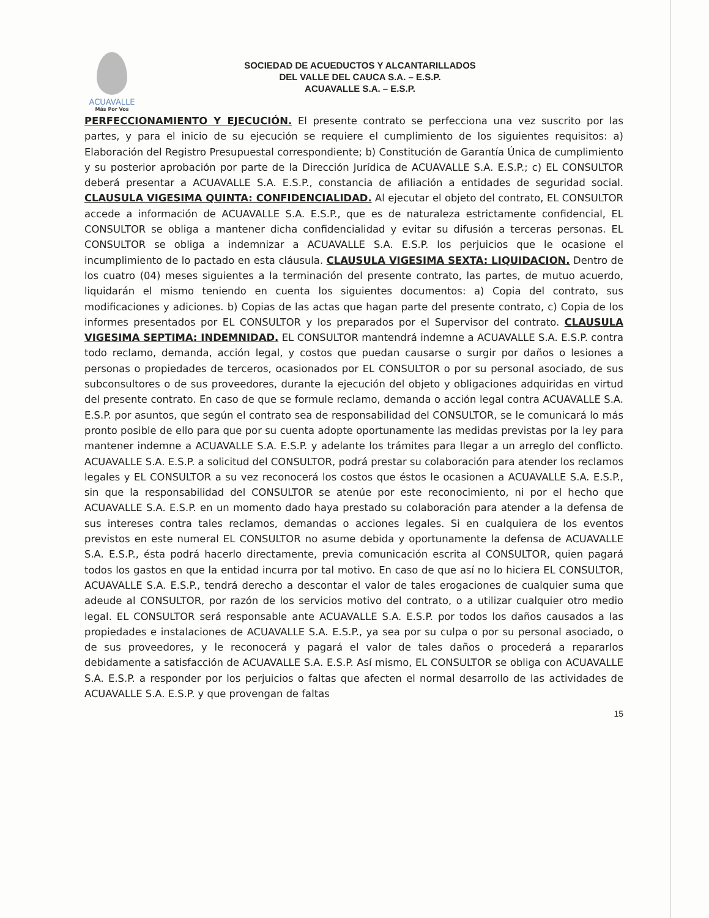ACUAVALLE
Más Por Vos
SOCIEDAD DE ACUEDUCTOS Y ALCANTARILLADOS
DEL VALLE DEL CAUCA S.A. – E.S.P.
ACUAVALLE S.A. – E.S.P.
PERFECCIONAMIENTO Y EJECUCIÓN. El presente contrato se perfecciona una vez suscrito por las partes, y para el inicio de su ejecución se requiere el cumplimiento de los siguientes requisitos: a) Elaboración del Registro Presupuestal correspondiente; b) Constitución de Garantía Única de cumplimiento y su posterior aprobación por parte de la Dirección Jurídica de ACUAVALLE S.A. E.S.P.; c) EL CONSULTOR deberá presentar a ACUAVALLE S.A. E.S.P., constancia de afiliación a entidades de seguridad social. CLAUSULA VIGESIMA QUINTA: CONFIDENCIALIDAD. Al ejecutar el objeto del contrato, EL CONSULTOR accede a información de ACUAVALLE S.A. E.S.P., que es de naturaleza estrictamente confidencial, EL CONSULTOR se obliga a mantener dicha confidencialidad y evitar su difusión a terceras personas. EL CONSULTOR se obliga a indemnizar a ACUAVALLE S.A. E.S.P. los perjuicios que le ocasione el incumplimiento de lo pactado en esta cláusula. CLAUSULA VIGESIMA SEXTA: LIQUIDACION. Dentro de los cuatro (04) meses siguientes a la terminación del presente contrato, las partes, de mutuo acuerdo, liquidarán el mismo teniendo en cuenta los siguientes documentos: a) Copia del contrato, sus modificaciones y adiciones. b) Copias de las actas que hagan parte del presente contrato, c) Copia de los informes presentados por EL CONSULTOR y los preparados por el Supervisor del contrato. CLAUSULA VIGESIMA SEPTIMA: INDEMNIDAD. EL CONSULTOR mantendrá indemne a ACUAVALLE S.A. E.S.P. contra todo reclamo, demanda, acción legal, y costos que puedan causarse o surgir por daños o lesiones a personas o propiedades de terceros, ocasionados por EL CONSULTOR o por su personal asociado, de sus subconsultores o de sus proveedores, durante la ejecución del objeto y obligaciones adquiridas en virtud del presente contrato. En caso de que se formule reclamo, demanda o acción legal contra ACUAVALLE S.A. E.S.P. por asuntos, que según el contrato sea de responsabilidad del CONSULTOR, se le comunicará lo más pronto posible de ello para que por su cuenta adopte oportunamente las medidas previstas por la ley para mantener indemne a ACUAVALLE S.A. E.S.P. y adelante los trámites para llegar a un arreglo del conflicto. ACUAVALLE S.A. E.S.P. a solicitud del CONSULTOR, podrá prestar su colaboración para atender los reclamos legales y EL CONSULTOR a su vez reconocerá los costos que éstos le ocasionen a ACUAVALLE S.A. E.S.P., sin que la responsabilidad del CONSULTOR se atenúe por este reconocimiento, ni por el hecho que ACUAVALLE S.A. E.S.P. en un momento dado haya prestado su colaboración para atender a la defensa de sus intereses contra tales reclamos, demandas o acciones legales. Si en cualquiera de los eventos previstos en este numeral EL CONSULTOR no asume debida y oportunamente la defensa de ACUAVALLE S.A. E.S.P., ésta podrá hacerlo directamente, previa comunicación escrita al CONSULTOR, quien pagará todos los gastos en que la entidad incurra por tal motivo. En caso de que así no lo hiciera EL CONSULTOR, ACUAVALLE S.A. E.S.P., tendrá derecho a descontar el valor de tales erogaciones de cualquier suma que adeude al CONSULTOR, por razón de los servicios motivo del contrato, o a utilizar cualquier otro medio legal. EL CONSULTOR será responsable ante ACUAVALLE S.A. E.S.P. por todos los daños causados a las propiedades e instalaciones de ACUAVALLE S.A. E.S.P., ya sea por su culpa o por su personal asociado, o de sus proveedores, y le reconocerá y pagará el valor de tales daños o procederá a repararlos debidamente a satisfacción de ACUAVALLE S.A. E.S.P. Así mismo, EL CONSULTOR se obliga con ACUAVALLE S.A. E.S.P. a responder por los perjuicios o faltas que afecten el normal desarrollo de las actividades de ACUAVALLE S.A. E.S.P. y que provengan de faltas
15